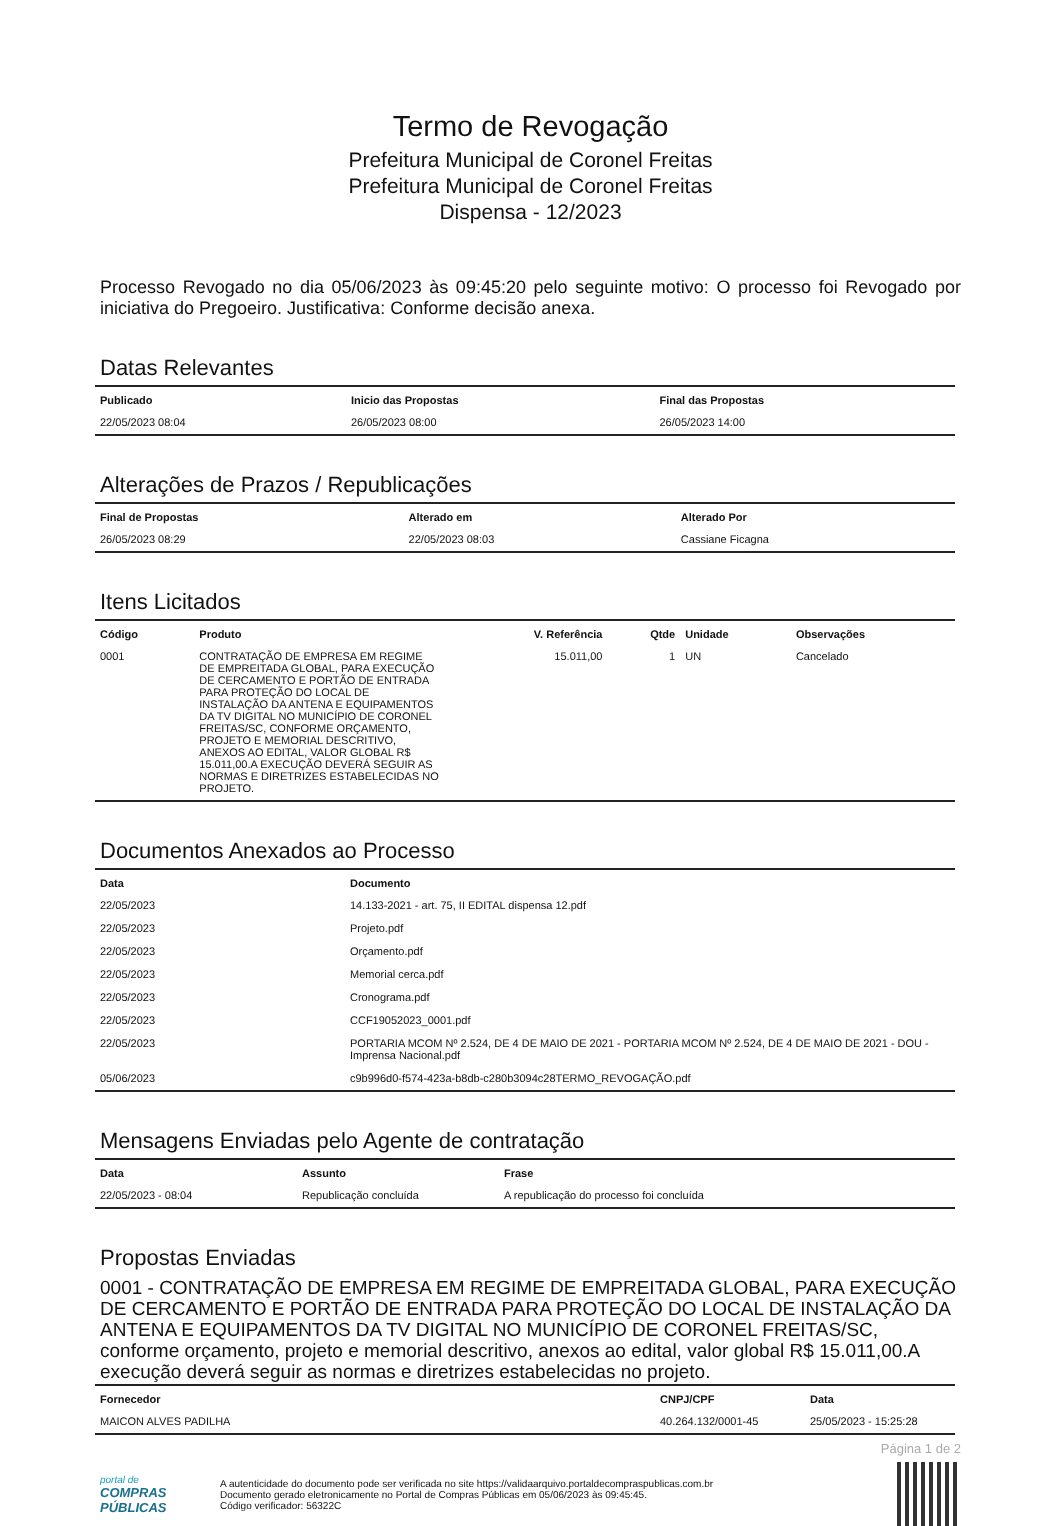Termo de Revogação
Prefeitura Municipal de Coronel Freitas
Prefeitura Municipal de Coronel Freitas
Dispensa - 12/2023
Processo Revogado no dia 05/06/2023 às 09:45:20 pelo seguinte motivo: O processo foi Revogado por iniciativa do Pregoeiro. Justificativa: Conforme decisão anexa.
Datas Relevantes
| Publicado | Inicio das Propostas | Final das Propostas |
| --- | --- | --- |
| 22/05/2023 08:04 | 26/05/2023 08:00 | 26/05/2023 14:00 |
Alterações de Prazos / Republicações
| Final de Propostas | Alterado em | Alterado Por |
| --- | --- | --- |
| 26/05/2023 08:29 | 22/05/2023 08:03 | Cassiane Ficagna |
Itens Licitados
| Código | Produto | V. Referência | Qtde | Unidade | Observações |
| --- | --- | --- | --- | --- | --- |
| 0001 | CONTRATAÇÃO DE EMPRESA EM REGIME DE EMPREITADA GLOBAL, PARA EXECUÇÃO DE CERCAMENTO E PORTÃO DE ENTRADA PARA PROTEÇÃO DO LOCAL DE INSTALAÇÃO DA ANTENA E EQUIPAMENTOS DA TV DIGITAL NO MUNICÍPIO DE CORONEL FREITAS/SC, CONFORME ORÇAMENTO, PROJETO E MEMORIAL DESCRITIVO, ANEXOS AO EDITAL, VALOR GLOBAL R$ 15.011,00.A EXECUÇÃO DEVERÁ SEGUIR AS NORMAS E DIRETRIZES ESTABELECIDAS NO PROJETO. | 15.011,00 | 1 | UN | Cancelado |
Documentos Anexados ao Processo
| Data | Documento |
| --- | --- |
| 22/05/2023 | 14.133-2021 - art. 75, II EDITAL dispensa 12.pdf |
| 22/05/2023 | Projeto.pdf |
| 22/05/2023 | Orçamento.pdf |
| 22/05/2023 | Memorial cerca.pdf |
| 22/05/2023 | Cronograma.pdf |
| 22/05/2023 | CCF19052023_0001.pdf |
| 22/05/2023 | PORTARIA MCOM Nº 2.524, DE 4 DE MAIO DE 2021 - PORTARIA MCOM Nº 2.524, DE 4 DE MAIO DE 2021 - DOU - Imprensa Nacional.pdf |
| 05/06/2023 | c9b996d0-f574-423a-b8db-c280b3094c28TERMO_REVOGAÇÃO.pdf |
Mensagens Enviadas pelo Agente de contratação
| Data | Assunto | Frase |
| --- | --- | --- |
| 22/05/2023 - 08:04 | Republicação concluída | A republicação do processo foi concluída |
Propostas Enviadas
0001 - CONTRATAÇÃO DE EMPRESA EM REGIME DE EMPREITADA GLOBAL, PARA EXECUÇÃO DE CERCAMENTO E PORTÃO DE ENTRADA PARA PROTEÇÃO DO LOCAL DE INSTALAÇÃO DA ANTENA E EQUIPAMENTOS DA TV DIGITAL NO MUNICÍPIO DE CORONEL FREITAS/SC, conforme orçamento, projeto e memorial descritivo, anexos ao edital, valor global R$ 15.011,00.A execução deverá seguir as normas e diretrizes estabelecidas no projeto.
| Fornecedor | CNPJ/CPF | Data |
| --- | --- | --- |
| MAICON ALVES PADILHA | 40.264.132/0001-45 | 25/05/2023 - 15:25:28 |
Página 1 de 2
portal de
COMPRAS PÚBLICAS
A autenticidade do documento pode ser verificada no site https://validaarquivo.portaldecompraspublicas.com.br
Documento gerado eletronicamente no Portal de Compras Públicas em 05/06/2023 às 09:45:45.
Código verificador: 56322C